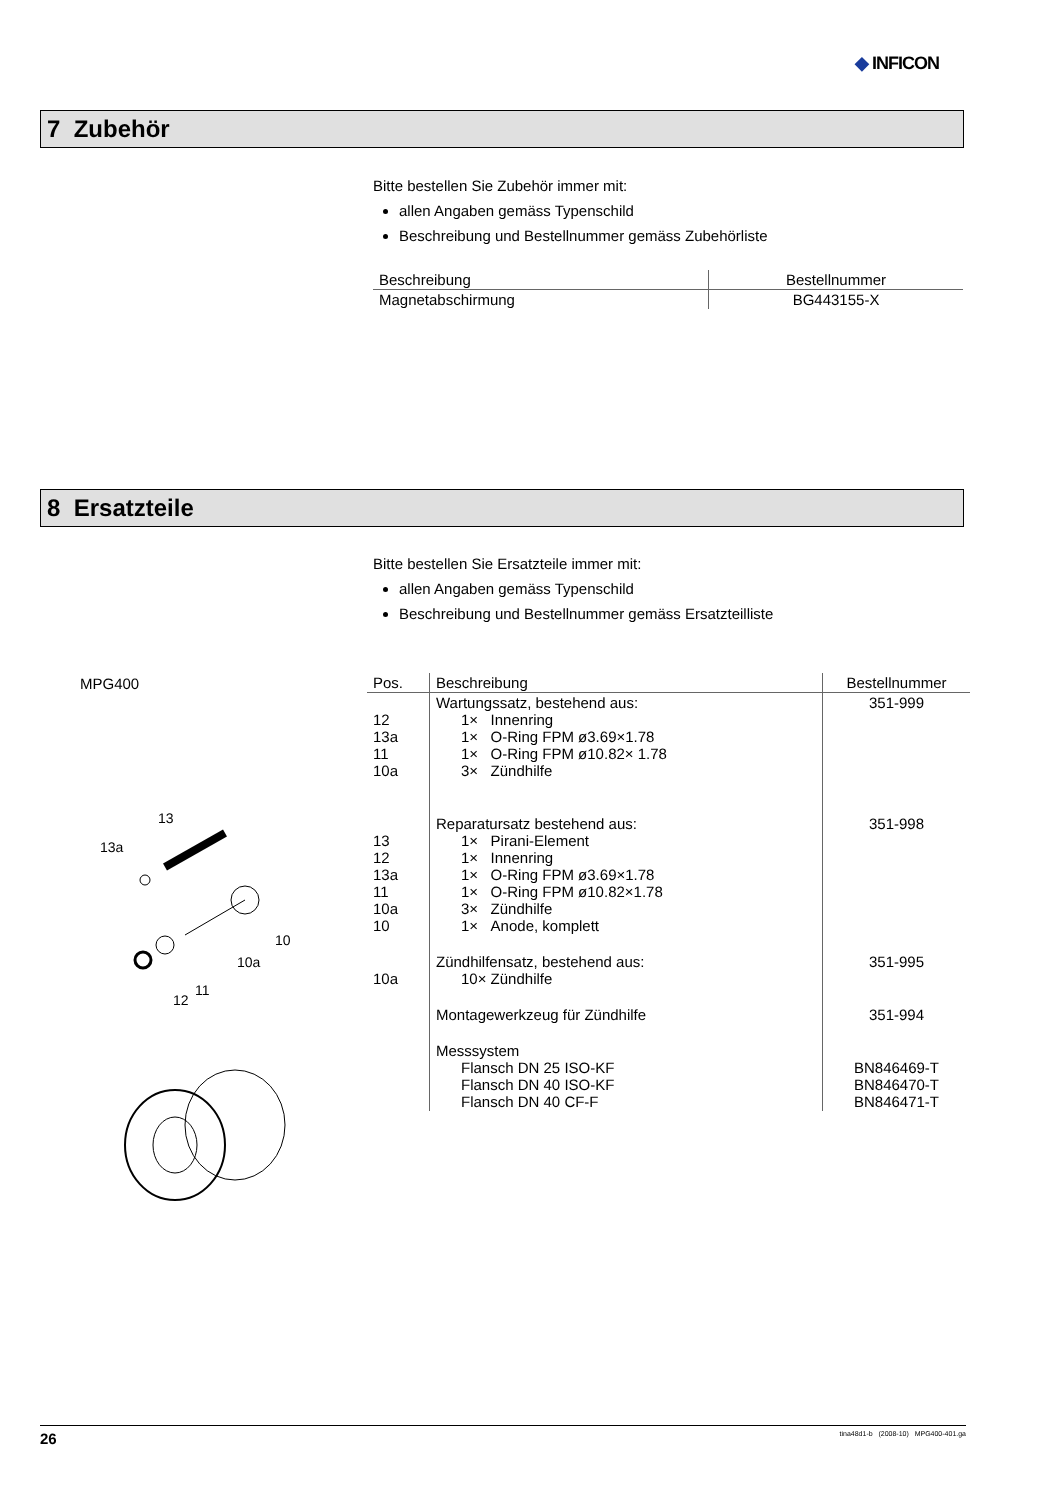◆ INFICON
7 Zubehör
Bitte bestellen Sie Zubehör immer mit:
allen Angaben gemäss Typenschild
Beschreibung und Bestellnummer gemäss Zubehörliste
| Beschreibung | Bestellnummer |
| --- | --- |
| Magnetabschirmung | BG443155-X |
8 Ersatzteile
Bitte bestellen Sie Ersatzteile immer mit:
allen Angaben gemäss Typenschild
Beschreibung und Bestellnummer gemäss Ersatzteilliste
MPG400
13
13a
10
10a
11
12
| Pos. | Beschreibung | Bestellnummer |
| --- | --- | --- |
| 12 13a 11 10a | Wartungssatz, bestehend aus: 1× Innenring 1× O-Ring FPM ø3.69×1.78 1× O-Ring FPM ø10.82× 1.78 3× Zündhilfe | 351-999 |
| 13 12 13a 11 10a 10 | Reparatursatz bestehend aus: 1× Pirani-Element 1× Innenring 1× O-Ring FPM ø3.69×1.78 1× O-Ring FPM ø10.82×1.78 3× Zündhilfe 1× Anode, komplett | 351-998 |
| 10a | Zündhilfensatz, bestehend aus: 10× Zündhilfe | 351-995 |
| | Montagewerkzeug für Zündhilfe | 351-994 |
| | Messsystem Flansch DN 25 ISO-KF Flansch DN 40 ISO-KF Flansch DN 40 CF-F | BN846469-T BN846470-T BN846471-T |
26 tina48d1-b (2008-10) MPG400-401.ga